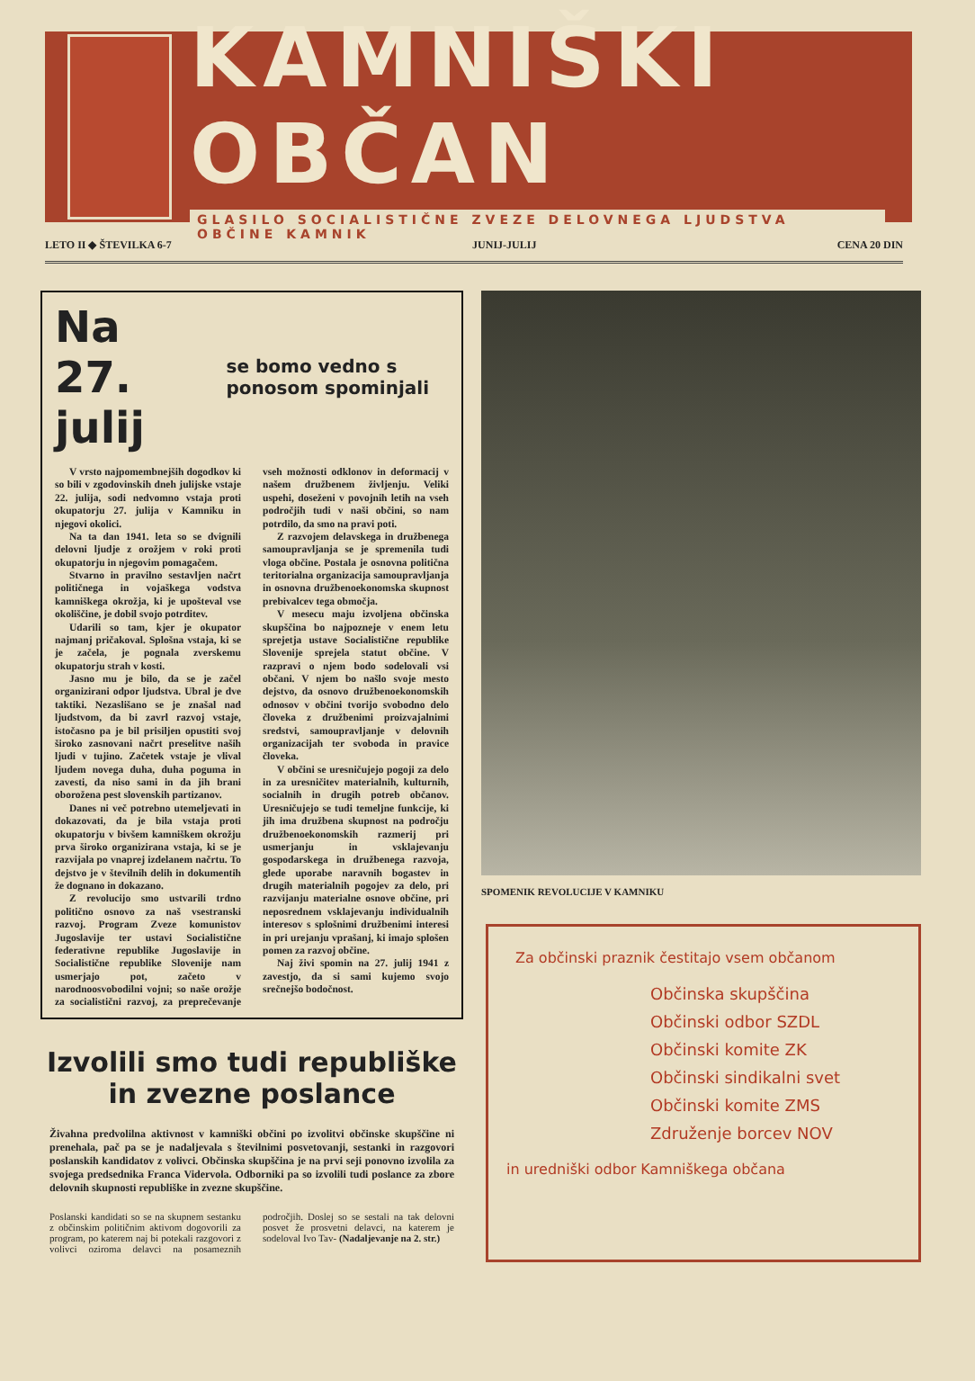KAMNIŠKI OBČAN
GLASILO SOCIALISTIČNE ZVEZE DELOVNEGA LJUDSTVA OBČINE KAMNIK
LETO II ◆ ŠTEVILKA 6-7 JUNIJ-JULIJ CENA 20 DIN
Na 27. julij
se bomo vedno s ponosom spominjali
V vrsto najpomembnejših dogodkov ki so bili v zgodovinskih dneh julijske vstaje 22. julija, sodi nedvomno vstaja proti okupatorju 27. julija v Kamniku in njegovi okolici.
Na ta dan 1941. leta so se dvignili delovni ljudje z orožjem v roki proti okupatorju in njegovim pomagačem.
Stvarno in pravilno sestavljen načrt političnega in vojaškega vodstva kamniškega okrožja, ki je upošteval vse okoliščine, je dobil svojo potrditev.
Udarili so tam, kjer je okupator najmanj pričakoval. Splošna vstaja, ki se je začela, je pognala zverskemu okupatorju strah v kosti.
Jasno mu je bilo, da se je začel organizirani odpor ljudstva. Ubral je dve taktiki. Nezaslišano se je znašal nad ljudstvom, da bi zavrl razvoj vstaje, istočasno pa je bil prisiljen opustiti svoj široko zasnovani načrt preselitve naših ljudi v tujino. Začetek vstaje je vlival ljudem novega duha, duha poguma in zavesti, da niso sami in da jih brani oborožena pest slovenskih partizanov.
Danes ni več potrebno utemeljevati in dokazovati, da je bila vstaja proti okupatorju v bivšem kamniškem okrožju prva široko organizirana vstaja, ki se je razvijala po vnaprej izdelanem načrtu. To dejstvo je v številnih delih in dokumentih že dognano in dokazano.
Z revolucijo smo ustvarili trdno politično osnovo za naš vsestranski razvoj. Program Zveze komunistov Jugoslavije ter ustavi Socialistične federativne republike Jugoslavije in Socialistične republike Slovenije nam usmerjajo pot, začeto v narodnoosvobodilni vojni; so naše orožje za socialistični razvoj, za preprečevanje vseh možnosti odklonov in deformacij v našem družbenem življenju. Veliki uspehi, doseženi v povojnih letih na vseh področjih tudi v naši občini, so nam potrdilo, da smo na pravi poti.
Z razvojem delavskega in družbenega samoupravljanja se je spremenila tudi vloga občine. Postala je osnovna politična teritorialna organizacija samoupravljanja in osnovna družbenoekonomska skupnost prebivalcev tega območja.
V mesecu maju izvoljena občinska skupščina bo najpozneje v enem letu sprejetja ustave Socialistične republike Slovenije sprejela statut občine. V razpravi o njem bodo sodelovali vsi občani. V njem bo našlo svoje mesto dejstvo, da osnovo družbenoekonomskih odnosov v občini tvorijo svobodno delo človeka z družbenimi proizvajalnimi sredstvi, samoupravljanje v delovnih organizacijah ter svoboda in pravice človeka.
V občini se uresničujejo pogoji za delo in za uresničitev materialnih, kulturnih, socialnih in drugih potreb občanov. Uresničujejo se tudi temeljne funkcije, ki jih ima družbena skupnost na področju družbenoekonomskih razmerij pri usmerjanju in vsklajevanju gospodarskega in družbenega razvoja, glede uporabe naravnih bogastev in drugih materialnih pogojev za delo, pri razvijanju materialne osnove občine, pri neposrednem vsklajevanju individualnih interesov s splošnimi družbenimi interesi in pri urejanju vprašanj, ki imajo splošen pomen za razvoj občine.
Naj živi spomin na 27. julij 1941 z zavestjo, da si sami kujemo svojo srečnejšo bodočnost.
Izvolili smo tudi republiške
in zvezne poslance
Živahna predvolilna aktivnost v kamniški občini po izvolitvi občinske skupščine ni prenehala, pač pa se je nadaljevala s številnimi posvetovanji, sestanki in razgovori poslanskih kandidatov z volivci. Občinska skupščina je na prvi seji ponovno izvolila za svojega predsednika Franca Vidervola. Odborniki pa so izvolili tudi poslance za zbore delovnih skupnosti republiške in zvezne skupščine.
Poslanski kandidati so se na skupnem sestanku z občinskim političnim aktivom dogovorili za program, po katerem naj bi potekali razgovori z volivci oziroma delavci na posameznih področjih. Doslej so se sestali na tak delovni posvet že prosvetni delavci, na katerem je sodeloval Ivo Tav- (Nadaljevanje na 2. str.)
SPOMENIK REVOLUCIJE V KAMNIKU
Za občinski praznik čestitajo vsem občanom
Občinska skupščina
Občinski odbor SZDL
Občinski komite ZK
Občinski sindikalni svet
Občinski komite ZMS
Združenje borcev NOV
in uredniški odbor Kamniškega občana